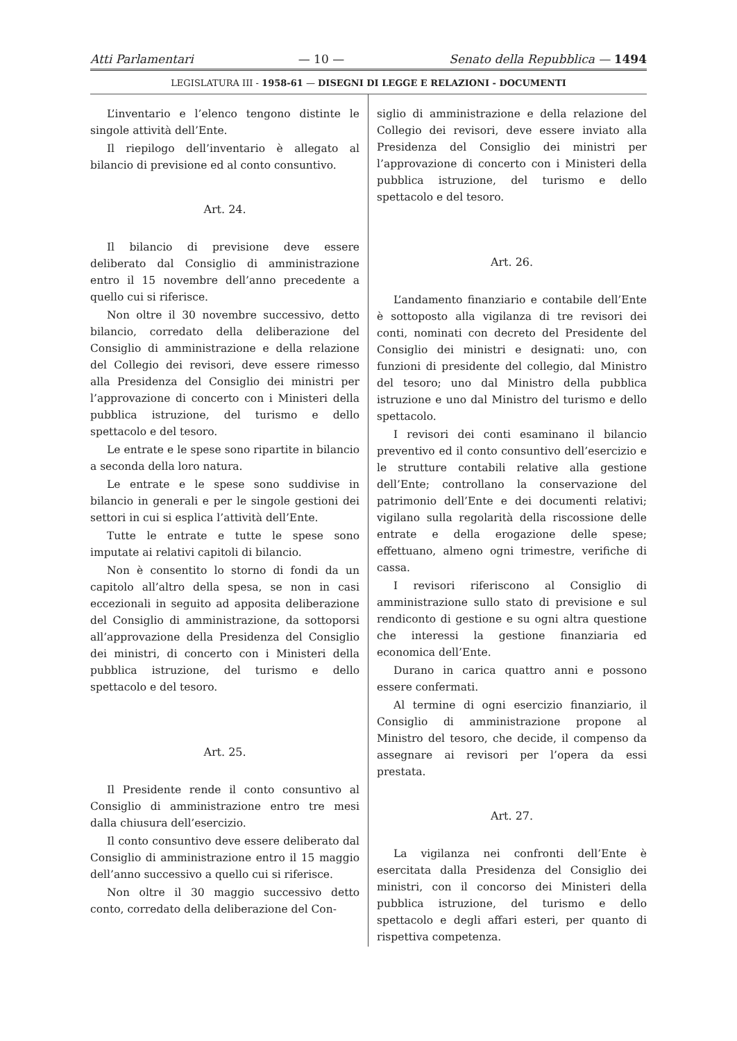Atti Parlamentari — 10 — Senato della Repubblica — 1494
LEGISLATURA III - 1958-61 — DISEGNI DI LEGGE E RELAZIONI - DOCUMENTI
L’inventario e l’elenco tengono distinte le singole attività dell’Ente.
Il riepilogo dell’inventario è allegato al bilancio di previsione ed al conto consuntivo.
Art. 24.
Il bilancio di previsione deve essere deliberato dal Consiglio di amministrazione entro il 15 novembre dell’anno precedente a quello cui si riferisce.
Non oltre il 30 novembre successivo, detto bilancio, corredato della deliberazione del Consiglio di amministrazione e della relazione del Collegio dei revisori, deve essere rimesso alla Presidenza del Consiglio dei ministri per l’approvazione di concerto con i Ministeri della pubblica istruzione, del turismo e dello spettacolo e del tesoro.
Le entrate e le spese sono ripartite in bilancio a seconda della loro natura.
Le entrate e le spese sono suddivise in bilancio in generali e per le singole gestioni dei settori in cui si esplica l’attività dell’Ente.
Tutte le entrate e tutte le spese sono imputate ai relativi capitoli di bilancio.
Non è consentito lo storno di fondi da un capitolo all’altro della spesa, se non in casi eccezionali in seguito ad apposita deliberazione del Consiglio di amministrazione, da sottoporsi all’approvazione della Presidenza del Consiglio dei ministri, di concerto con i Ministeri della pubblica istruzione, del turismo e dello spettacolo e del tesoro.
Art. 25.
Il Presidente rende il conto consuntivo al Consiglio di amministrazione entro tre mesi dalla chiusura dell’esercizio.
Il conto consuntivo deve essere deliberato dal Consiglio di amministrazione entro il 15 maggio dell’anno successivo a quello cui si riferisce.
Non oltre il 30 maggio successivo detto conto, corredato della deliberazione del Con-
siglio di amministrazione e della relazione del Collegio dei revisori, deve essere inviato alla Presidenza del Consiglio dei ministri per l’approvazione di concerto con i Ministeri della pubblica istruzione, del turismo e dello spettacolo e del tesoro.
Art. 26.
L’andamento finanziario e contabile dell’Ente è sottoposto alla vigilanza di tre revisori dei conti, nominati con decreto del Presidente del Consiglio dei ministri e designati: uno, con funzioni di presidente del collegio, dal Ministro del tesoro; uno dal Ministro della pubblica istruzione e uno dal Ministro del turismo e dello spettacolo.
I revisori dei conti esaminano il bilancio preventivo ed il conto consuntivo dell’esercizio e le strutture contabili relative alla gestione dell’Ente; controllano la conservazione del patrimonio dell’Ente e dei documenti relativi; vigilano sulla regolarità della riscossione delle entrate e della erogazione delle spese; effettuano, almeno ogni trimestre, verifiche di cassa.
I revisori riferiscono al Consiglio di amministrazione sullo stato di previsione e sul rendiconto di gestione e su ogni altra questione che interessi la gestione finanziaria ed economica dell’Ente.
Durano in carica quattro anni e possono essere confermati.
Al termine di ogni esercizio finanziario, il Consiglio di amministrazione propone al Ministro del tesoro, che decide, il compenso da assegnare ai revisori per l’opera da essi prestata.
Art. 27.
La vigilanza nei confronti dell’Ente è esercitata dalla Presidenza del Consiglio dei ministri, con il concorso dei Ministeri della pubblica istruzione, del turismo e dello spettacolo e degli affari esteri, per quanto di rispettiva competenza.